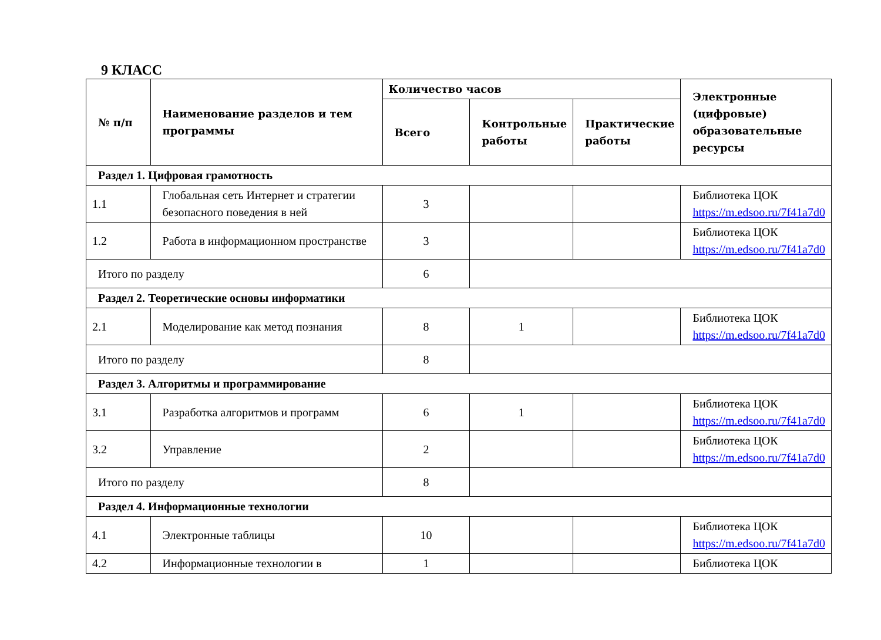9 КЛАСС
| № п/п | Наименование разделов и тем программы | Количество часов | | | Электронные (цифровые) образовательные ресурсы |
| --- | --- | --- | --- | --- | --- |
| | | Всего | Контрольные работы | Практические работы | |
| Раздел 1. Цифровая грамотность | | | | | |
| 1.1 | Глобальная сеть Интернет и стратегии безопасного поведения в ней | 3 | | | Библиотека ЦОК https://m.edsoo.ru/7f41a7d0 |
| 1.2 | Работа в информационном пространстве | 3 | | | Библиотека ЦОК https://m.edsoo.ru/7f41a7d0 |
| Итого по разделу | | 6 | | | |
| Раздел 2. Теоретические основы информатики | | | | | |
| 2.1 | Моделирование как метод познания | 8 | 1 | | Библиотека ЦОК https://m.edsoo.ru/7f41a7d0 |
| Итого по разделу | | 8 | | | |
| Раздел 3. Алгоритмы и программирование | | | | | |
| 3.1 | Разработка алгоритмов и программ | 6 | 1 | | Библиотека ЦОК https://m.edsoo.ru/7f41a7d0 |
| 3.2 | Управление | 2 | | | Библиотека ЦОК https://m.edsoo.ru/7f41a7d0 |
| Итого по разделу | | 8 | | | |
| Раздел 4. Информационные технологии | | | | | |
| 4.1 | Электронные таблицы | 10 | | | Библиотека ЦОК https://m.edsoo.ru/7f41a7d0 |
| 4.2 | Информационные технологии в | 1 | | | Библиотека ЦОК |